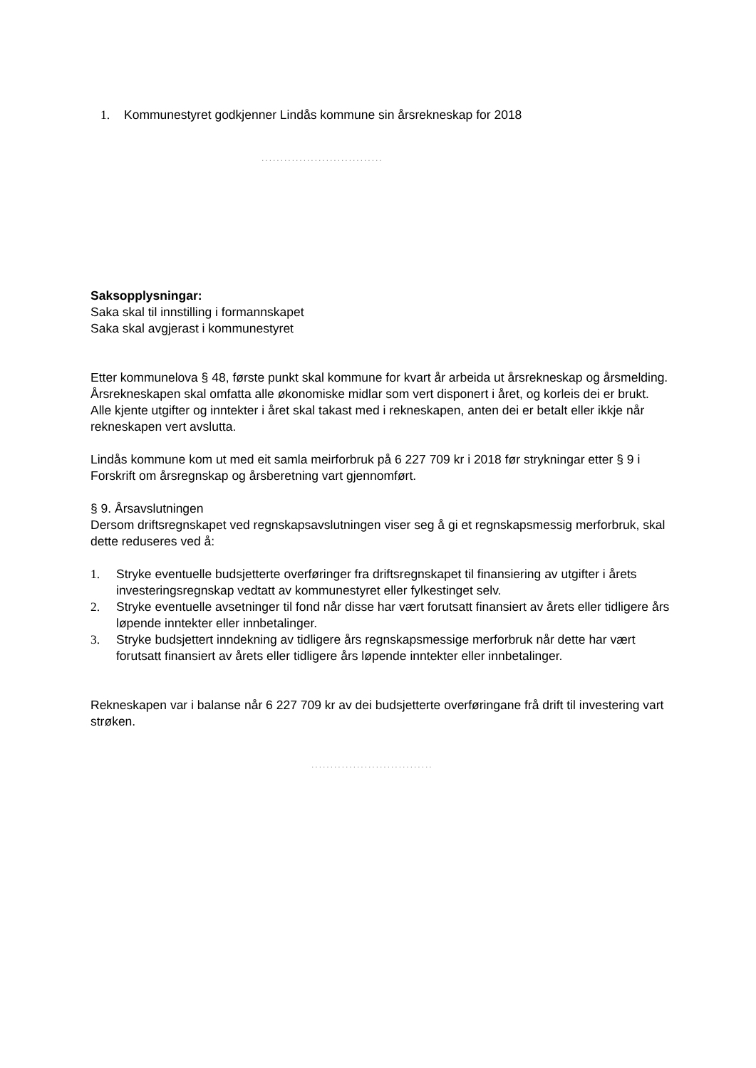1. Kommunestyret godkjenner Lindås kommune sin årsrekneskap for 2018
................................
Saksopplysningar:
Saka skal til innstilling i formannskapet
Saka skal avgjerast i kommunestyret
Etter kommunelova § 48, første punkt skal kommune for kvart år arbeida ut årsrekneskap og årsmelding. Årsrekneskapen skal omfatta alle økonomiske midlar som vert disponert i året, og korleis dei er brukt. Alle kjente utgifter og inntekter i året skal takast med i rekneskapen, anten dei er betalt eller ikkje når rekneskapen vert avslutta.
Lindås kommune kom ut med eit samla meirforbruk på 6 227 709 kr i 2018 før strykningar etter § 9 i Forskrift om årsregnskap og årsberetning vart gjennomført.
§ 9. Årsavslutningen
Dersom driftsregnskapet ved regnskapsavslutningen viser seg å gi et regnskapsmessig merforbruk, skal dette reduseres ved å:
1. Stryke eventuelle budsjetterte overføringer fra driftsregnskapet til finansiering av utgifter i årets investeringsregnskap vedtatt av kommunestyret eller fylkestinget selv.
2. Stryke eventuelle avsetninger til fond når disse har vært forutsatt finansiert av årets eller tidligere års løpende inntekter eller innbetalinger.
3. Stryke budsjettert inndekning av tidligere års regnskapsmessige merforbruk når dette har vært forutsatt finansiert av årets eller tidligere års løpende inntekter eller innbetalinger.
Rekneskapen var i balanse når 6 227 709 kr av dei budsjetterte overføringane frå drift til investering vart strøken.
................................